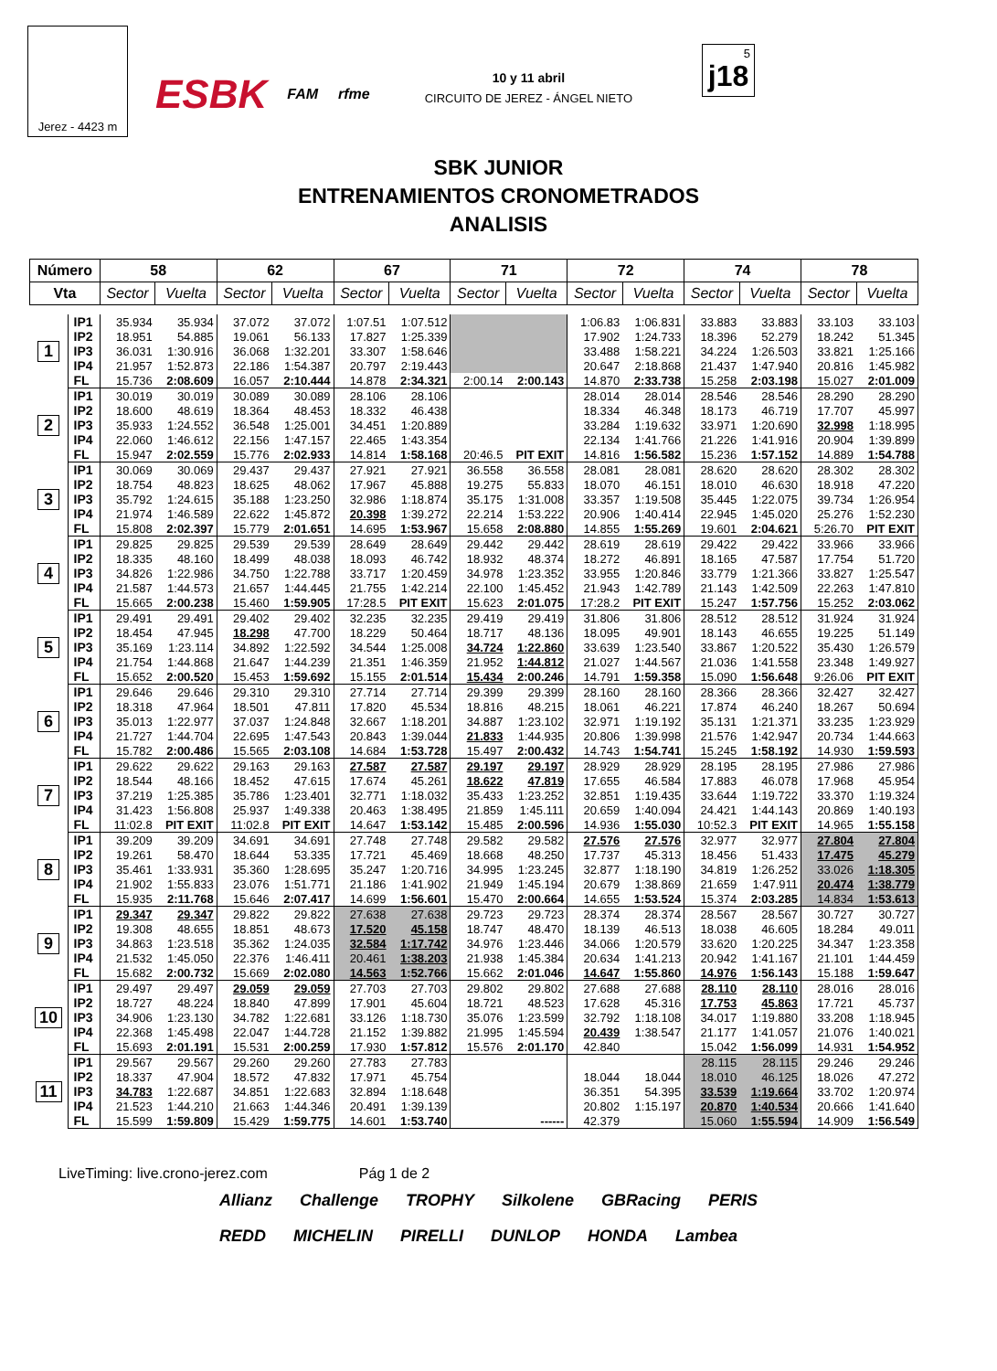Jerez - 4423 m
ESBK FAM rfme
10 y 11 abril
CIRCUITO DE JEREZ - ÁNGEL NIETO
5
j18
SBK JUNIOR
ENTRENAMIENTOS CRONOMETRADOS
ANALISIS
| Número | | 58 | | 62 | | 67 | | 71 | | 72 | | 74 | | 78 | |
| --- | --- | --- | --- | --- | --- | --- | --- | --- | --- | --- | --- | --- | --- | --- | --- |
| Vta | | Sector | Vuelta | Sector | Vuelta | Sector | Vuelta | Sector | Vuelta | Sector | Vuelta | Sector | Vuelta | Sector | Vuelta |
| 1 | IP1 | 35.934 | 35.934 | 37.072 | 37.072 | 1:07.51 | 1:07.512 | | | 1:06.83 | 1:06.831 | 33.883 | 33.883 | 33.103 | 33.103 |
| | IP2 | 18.951 | 54.885 | 19.061 | 56.133 | 17.827 | 1:25.339 | | | 17.902 | 1:24.733 | 18.396 | 52.279 | 18.242 | 51.345 |
| | IP3 | 36.031 | 1:30.916 | 36.068 | 1:32.201 | 33.307 | 1:58.646 | | | 33.488 | 1:58.221 | 34.224 | 1:26.503 | 33.821 | 1:25.166 |
| | IP4 | 21.957 | 1:52.873 | 22.186 | 1:54.387 | 20.797 | 2:19.443 | | | 20.647 | 2:18.868 | 21.437 | 1:47.940 | 20.816 | 1:45.982 |
| | FL | 15.736 | 2:08.609 | 16.057 | 2:10.444 | 14.878 | 2:34.321 | 2:00.14 | 2:00.143 | 14.870 | 2:33.738 | 15.258 | 2:03.198 | 15.027 | 2:01.009 |
| 2 | IP1 | 30.019 | 30.019 | 30.089 | 30.089 | 28.106 | 28.106 | | | 28.014 | 28.014 | 28.546 | 28.546 | 28.290 | 28.290 |
| | IP2 | 18.600 | 48.619 | 18.364 | 48.453 | 18.332 | 46.438 | | | 18.334 | 46.348 | 18.173 | 46.719 | 17.707 | 45.997 |
| | IP3 | 35.933 | 1:24.552 | 36.548 | 1:25.001 | 34.451 | 1:20.889 | | | 33.284 | 1:19.632 | 33.971 | 1:20.690 | 32.998 | 1:18.995 |
| | IP4 | 22.060 | 1:46.612 | 22.156 | 1:47.157 | 22.465 | 1:43.354 | | | 22.134 | 1:41.766 | 21.226 | 1:41.916 | 20.904 | 1:39.899 |
| | FL | 15.947 | 2:02.559 | 15.776 | 2:02.933 | 14.814 | 1:58.168 | 20:46.5 | PIT EXIT | 14.816 | 1:56.582 | 15.236 | 1:57.152 | 14.889 | 1:54.788 |
| 3 | IP1 | 30.069 | 30.069 | 29.437 | 29.437 | 27.921 | 27.921 | 36.558 | 36.558 | 28.081 | 28.081 | 28.620 | 28.620 | 28.302 | 28.302 |
| | IP2 | 18.754 | 48.823 | 18.625 | 48.062 | 17.967 | 45.888 | 19.275 | 55.833 | 18.070 | 46.151 | 18.010 | 46.630 | 18.918 | 47.220 |
| | IP3 | 35.792 | 1:24.615 | 35.188 | 1:23.250 | 32.986 | 1:18.874 | 35.175 | 1:31.008 | 33.357 | 1:19.508 | 35.445 | 1:22.075 | 39.734 | 1:26.954 |
| | IP4 | 21.974 | 1:46.589 | 22.622 | 1:45.872 | 20.398 | 1:39.272 | 22.214 | 1:53.222 | 20.906 | 1:40.414 | 22.945 | 1:45.020 | 25.276 | 1:52.230 |
| | FL | 15.808 | 2:02.397 | 15.779 | 2:01.651 | 14.695 | 1:53.967 | 15.658 | 2:08.880 | 14.855 | 1:55.269 | 19.601 | 2:04.621 | 5:26.70 | PIT EXIT |
| 4 | IP1 | 29.825 | 29.825 | 29.539 | 29.539 | 28.649 | 28.649 | 29.442 | 29.442 | 28.619 | 28.619 | 29.422 | 29.422 | 33.966 | 33.966 |
| | IP2 | 18.335 | 48.160 | 18.499 | 48.038 | 18.093 | 46.742 | 18.932 | 48.374 | 18.272 | 46.891 | 18.165 | 47.587 | 17.754 | 51.720 |
| | IP3 | 34.826 | 1:22.986 | 34.750 | 1:22.788 | 33.717 | 1:20.459 | 34.978 | 1:23.352 | 33.955 | 1:20.846 | 33.779 | 1:21.366 | 33.827 | 1:25.547 |
| | IP4 | 21.587 | 1:44.573 | 21.657 | 1:44.445 | 21.755 | 1:42.214 | 22.100 | 1:45.452 | 21.943 | 1:42.789 | 21.143 | 1:42.509 | 22.263 | 1:47.810 |
| | FL | 15.665 | 2:00.238 | 15.460 | 1:59.905 | 17:28.5 | PIT EXIT | 15.623 | 2:01.075 | 17:28.2 | PIT EXIT | 15.247 | 1:57.756 | 15.252 | 2:03.062 |
| 5 | IP1 | 29.491 | 29.491 | 29.402 | 29.402 | 32.235 | 32.235 | 29.419 | 29.419 | 31.806 | 31.806 | 28.512 | 28.512 | 31.924 | 31.924 |
| | IP2 | 18.454 | 47.945 | 18.298 | 47.700 | 18.229 | 50.464 | 18.717 | 48.136 | 18.095 | 49.901 | 18.143 | 46.655 | 19.225 | 51.149 |
| | IP3 | 35.169 | 1:23.114 | 34.892 | 1:22.592 | 34.544 | 1:25.008 | 34.724 | 1:22.860 | 33.639 | 1:23.540 | 33.867 | 1:20.522 | 35.430 | 1:26.579 |
| | IP4 | 21.754 | 1:44.868 | 21.647 | 1:44.239 | 21.351 | 1:46.359 | 21.952 | 1:44.812 | 21.027 | 1:44.567 | 21.036 | 1:41.558 | 23.348 | 1:49.927 |
| | FL | 15.652 | 2:00.520 | 15.453 | 1:59.692 | 15.155 | 2:01.514 | 15.434 | 2:00.246 | 14.791 | 1:59.358 | 15.090 | 1:56.648 | 9:26.06 | PIT EXIT |
| 6 | IP1 | 29.646 | 29.646 | 29.310 | 29.310 | 27.714 | 27.714 | 29.399 | 29.399 | 28.160 | 28.160 | 28.366 | 28.366 | 32.427 | 32.427 |
| | IP2 | 18.318 | 47.964 | 18.501 | 47.811 | 17.820 | 45.534 | 18.816 | 48.215 | 18.061 | 46.221 | 17.874 | 46.240 | 18.267 | 50.694 |
| | IP3 | 35.013 | 1:22.977 | 37.037 | 1:24.848 | 32.667 | 1:18.201 | 34.887 | 1:23.102 | 32.971 | 1:19.192 | 35.131 | 1:21.371 | 33.235 | 1:23.929 |
| | IP4 | 21.727 | 1:44.704 | 22.695 | 1:47.543 | 20.843 | 1:39.044 | 21.833 | 1:44.935 | 20.806 | 1:39.998 | 21.576 | 1:42.947 | 20.734 | 1:44.663 |
| | FL | 15.782 | 2:00.486 | 15.565 | 2:03.108 | 14.684 | 1:53.728 | 15.497 | 2:00.432 | 14.743 | 1:54.741 | 15.245 | 1:58.192 | 14.930 | 1:59.593 |
| 7 | IP1 | 29.622 | 29.622 | 29.163 | 29.163 | 27.587 | 27.587 | 29.197 | 29.197 | 28.929 | 28.929 | 28.195 | 28.195 | 27.986 | 27.986 |
| | IP2 | 18.544 | 48.166 | 18.452 | 47.615 | 17.674 | 45.261 | 18.622 | 47.819 | 17.655 | 46.584 | 17.883 | 46.078 | 17.968 | 45.954 |
| | IP3 | 37.219 | 1:25.385 | 35.786 | 1:23.401 | 32.771 | 1:18.032 | 35.433 | 1:23.252 | 32.851 | 1:19.435 | 33.644 | 1:19.722 | 33.370 | 1:19.324 |
| | IP4 | 31.423 | 1:56.808 | 25.937 | 1:49.338 | 20.463 | 1:38.495 | 21.859 | 1:45.111 | 20.659 | 1:40.094 | 24.421 | 1:44.143 | 20.869 | 1:40.193 |
| | FL | 11:02.8 | PIT EXIT | 11:02.8 | PIT EXIT | 14.647 | 1:53.142 | 15.485 | 2:00.596 | 14.936 | 1:55.030 | 10:52.3 | PIT EXIT | 14.965 | 1:55.158 |
| 8 | IP1 | 39.209 | 39.209 | 34.691 | 34.691 | 27.748 | 27.748 | 29.582 | 29.582 | 27.576 | 27.576 | 32.977 | 32.977 | 27.804 | 27.804 |
| | IP2 | 19.261 | 58.470 | 18.644 | 53.335 | 17.721 | 45.469 | 18.668 | 48.250 | 17.737 | 45.313 | 18.456 | 51.433 | 17.475 | 45.279 |
| | IP3 | 35.461 | 1:33.931 | 35.360 | 1:28.695 | 35.247 | 1:20.716 | 34.995 | 1:23.245 | 32.877 | 1:18.190 | 34.819 | 1:26.252 | 33.026 | 1:18.305 |
| | IP4 | 21.902 | 1:55.833 | 23.076 | 1:51.771 | 21.186 | 1:41.902 | 21.949 | 1:45.194 | 20.679 | 1:38.869 | 21.659 | 1:47.911 | 20.474 | 1:38.779 |
| | FL | 15.935 | 2:11.768 | 15.646 | 2:07.417 | 14.699 | 1:56.601 | 15.470 | 2:00.664 | 14.655 | 1:53.524 | 15.374 | 2:03.285 | 14.834 | 1:53.613 |
| 9 | IP1 | 29.347 | 29.347 | 29.822 | 29.822 | 27.638 | 27.638 | 29.723 | 29.723 | 28.374 | 28.374 | 28.567 | 28.567 | 30.727 | 30.727 |
| | IP2 | 19.308 | 48.655 | 18.851 | 48.673 | 17.520 | 45.158 | 18.747 | 48.470 | 18.139 | 46.513 | 18.038 | 46.605 | 18.284 | 49.011 |
| | IP3 | 34.863 | 1:23.518 | 35.362 | 1:24.035 | 32.584 | 1:17.742 | 34.976 | 1:23.446 | 34.066 | 1:20.579 | 33.620 | 1:20.225 | 34.347 | 1:23.358 |
| | IP4 | 21.532 | 1:45.050 | 22.376 | 1:46.411 | 20.461 | 1:38.203 | 21.938 | 1:45.384 | 20.634 | 1:41.213 | 20.942 | 1:41.167 | 21.101 | 1:44.459 |
| | FL | 15.682 | 2:00.732 | 15.669 | 2:02.080 | 14.563 | 1:52.766 | 15.662 | 2:01.046 | 14.647 | 1:55.860 | 14.976 | 1:56.143 | 15.188 | 1:59.647 |
| 10 | IP1 | 29.497 | 29.497 | 29.059 | 29.059 | 27.703 | 27.703 | 29.802 | 29.802 | 27.688 | 27.688 | 28.110 | 28.110 | 28.016 | 28.016 |
| | IP2 | 18.727 | 48.224 | 18.840 | 47.899 | 17.901 | 45.604 | 18.721 | 48.523 | 17.628 | 45.316 | 17.753 | 45.863 | 17.721 | 45.737 |
| | IP3 | 34.906 | 1:23.130 | 34.782 | 1:22.681 | 33.126 | 1:18.730 | 35.076 | 1:23.599 | 32.792 | 1:18.108 | 34.017 | 1:19.880 | 33.208 | 1:18.945 |
| | IP4 | 22.368 | 1:45.498 | 22.047 | 1:44.728 | 21.152 | 1:39.882 | 21.995 | 1:45.594 | 20.439 | 1:38.547 | 21.177 | 1:41.057 | 21.076 | 1:40.021 |
| | FL | 15.693 | 2:01.191 | 15.531 | 2:00.259 | 17.930 | 1:57.812 | 15.576 | 2:01.170 | 42.840 | | 15.042 | 1:56.099 | 14.931 | 1:54.952 |
| 11 | IP1 | 29.567 | 29.567 | 29.260 | 29.260 | 27.783 | 27.783 | | | | | 28.115 | 28.115 | 29.246 | 29.246 |
| | IP2 | 18.337 | 47.904 | 18.572 | 47.832 | 17.971 | 45.754 | | | 18.044 | 18.044 | 18.010 | 46.125 | 18.026 | 47.272 |
| | IP3 | 34.783 | 1:22.687 | 34.851 | 1:22.683 | 32.894 | 1:18.648 | | | 36.351 | 54.395 | 33.539 | 1:19.664 | 33.702 | 1:20.974 |
| | IP4 | 21.523 | 1:44.210 | 21.663 | 1:44.346 | 20.491 | 1:39.139 | | | 20.802 | 1:15.197 | 20.870 | 1:40.534 | 20.666 | 1:41.640 |
| | FL | 15.599 | 1:59.809 | 15.429 | 1:59.775 | 14.601 | 1:53.740 | | ------ | 42.379 | | 15.060 | 1:55.594 | 14.909 | 1:56.549 |
LiveTiming: live.crono-jerez.com Pág 1 de 2
Allianz Challenge TROPHY Silkolene GBRacing PERIS REDD MICHELIN PIRELLI DUNLOP HONDA Lambea